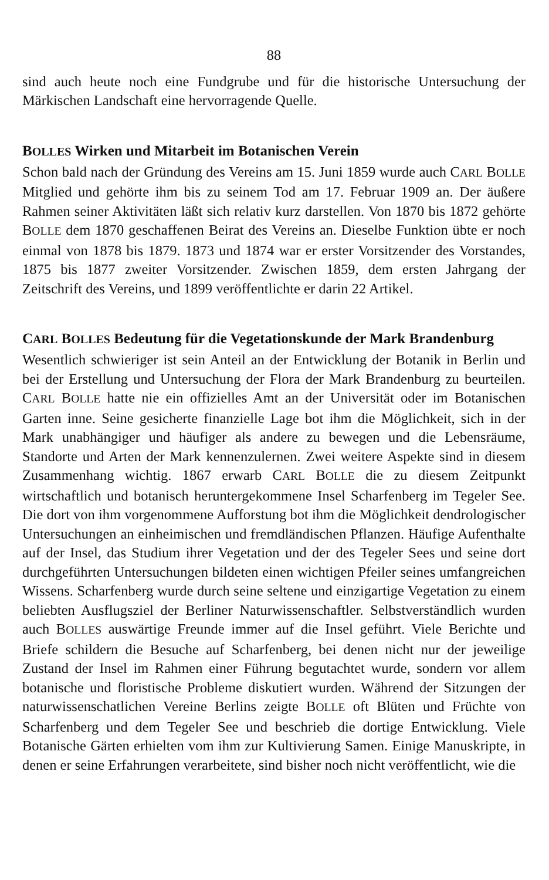88
sind auch heute noch eine Fundgrube und für die historische Untersuchung der Märkischen Landschaft eine hervorragende Quelle.
BOLLES Wirken und Mitarbeit im Botanischen Verein
Schon bald nach der Gründung des Vereins am 15. Juni 1859 wurde auch CARL BOLLE Mitglied und gehörte ihm bis zu seinem Tod am 17. Februar 1909 an. Der äußere Rahmen seiner Aktivitäten läßt sich relativ kurz darstellen. Von 1870 bis 1872 gehörte BOLLE dem 1870 geschaffenen Beirat des Vereins an. Dieselbe Funktion übte er noch einmal von 1878 bis 1879. 1873 und 1874 war er erster Vorsitzender des Vorstandes, 1875 bis 1877 zweiter Vorsitzender. Zwischen 1859, dem ersten Jahrgang der Zeitschrift des Vereins, und 1899 veröffentlichte er darin 22 Artikel.
CARL BOLLES Bedeutung für die Vegetationskunde der Mark Brandenburg
Wesentlich schwieriger ist sein Anteil an der Entwicklung der Botanik in Berlin und bei der Erstellung und Untersuchung der Flora der Mark Brandenburg zu beurteilen. CARL BOLLE hatte nie ein offizielles Amt an der Universität oder im Botanischen Garten inne. Seine gesicherte finanzielle Lage bot ihm die Möglichkeit, sich in der Mark unabhängiger und häufiger als andere zu bewegen und die Lebensräume, Standorte und Arten der Mark kennenzulernen. Zwei weitere Aspekte sind in diesem Zusammenhang wichtig. 1867 erwarb CARL BOLLE die zu diesem Zeitpunkt wirtschaftlich und botanisch heruntergekommene Insel Scharfenberg im Tegeler See. Die dort von ihm vorgenommene Aufforstung bot ihm die Möglichkeit dendrologischer Untersuchungen an einheimischen und fremdländischen Pflanzen. Häufige Aufenthalte auf der Insel, das Studium ihrer Vegetation und der des Tegeler Sees und seine dort durchgeführten Untersuchungen bildeten einen wichtigen Pfeiler seines umfangreichen Wissens. Scharfenberg wurde durch seine seltene und einzigartige Vegetation zu einem beliebten Ausflugsziel der Berliner Naturwissenschaftler. Selbstverständlich wurden auch BOLLES auswärtige Freunde immer auf die Insel geführt. Viele Berichte und Briefe schildern die Besuche auf Scharfenberg, bei denen nicht nur der jeweilige Zustand der Insel im Rahmen einer Führung begutachtet wurde, sondern vor allem botanische und floristische Probleme diskutiert wurden. Während der Sitzungen der naturwissenschatlichen Vereine Berlins zeigte BOLLE oft Blüten und Früchte von Scharfenberg und dem Tegeler See und beschrieb die dortige Entwicklung. Viele Botanische Gärten erhielten vom ihm zur Kultivierung Samen. Einige Manuskripte, in denen er seine Erfahrungen verarbeitete, sind bisher noch nicht veröffentlicht, wie die